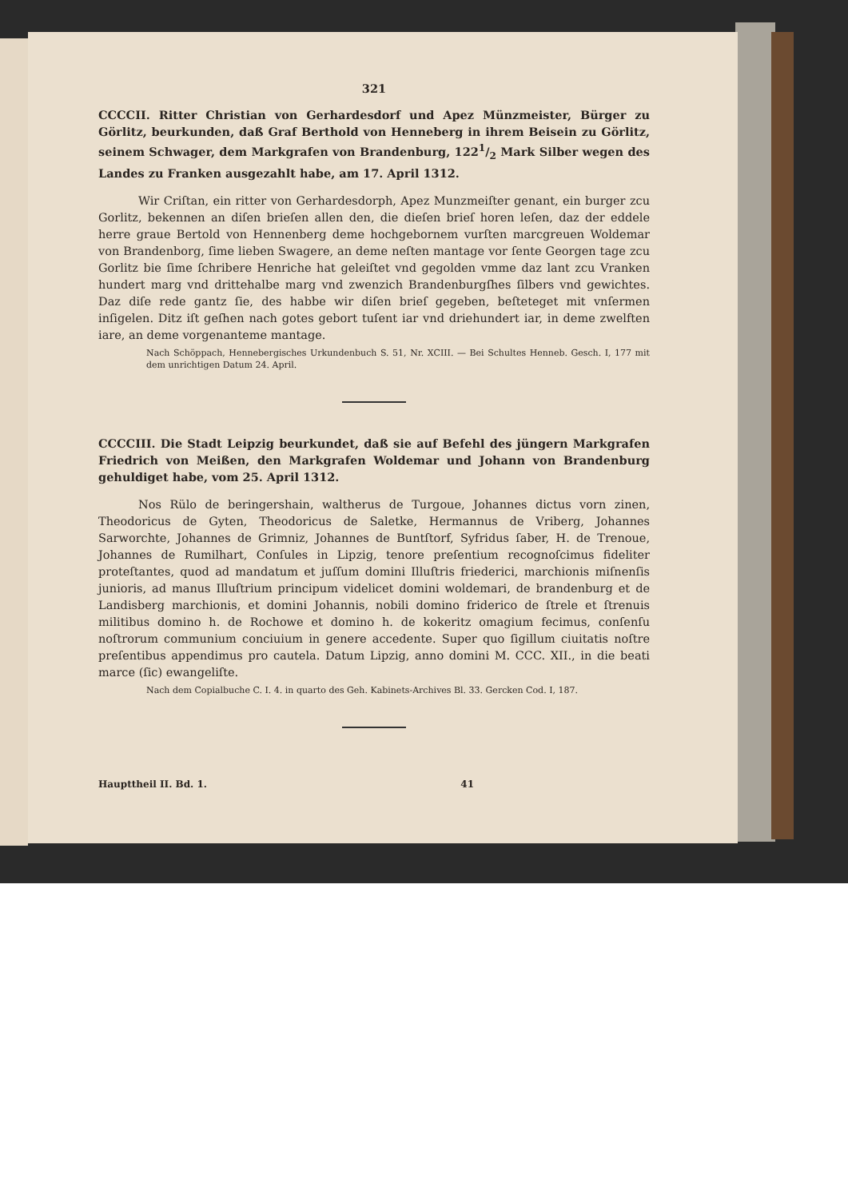321
CCCCII. Ritter Christian von Gerhardesdorf und Apez Münzmeister, Bürger zu Görlitz, beurkunden, daß Graf Berthold von Henneberg in ihrem Beisein zu Görlitz, seinem Schwager, dem Markgrafen von Brandenburg, 1221/2 Mark Silber wegen des Landes zu Franken ausgezahlt habe, am 17. April 1312.
Wir Criſtan, ein ritter von Gerhardesdorph, Apez Munzmeiſter genant, ein burger zcu Gorlitz, bekennen an diſen brieſen allen den, die dieſen brieſ horen leſen, daz der eddele herre graue Bertold von Hennenberg deme hochgebornem vurſten marcgreuen Woldemar von Brandenborg, ſime lieben Swagere, an deme neſten mantage vor ſente Georgen tage zcu Gorlitz bie ſime ſchribere Henriche hat geleiſtet vnd gegolden vmme daz lant zcu Vranken hundert marg vnd drittehalbe marg vnd zwenzich Brandenburgſhes ſilbers vnd gewichtes. Daz diſe rede gantz ſie, des habbe wir diſen brieſ gegeben, beſteteget mit vnſermen inſigelen. Ditz iſt geſhen nach gotes gebort tuſent iar vnd driehundert iar, in deme zwelften iare, an deme vorgenanteme mantage.
Nach Schöppach, Hennebergisches Urkundenbuch S. 51, Nr. XCIII. — Bei Schultes Henneb. Gesch. I, 177 mit dem unrichtigen Datum 24. April.
CCCCIII. Die Stadt Leipzig beurkundet, daß sie auf Befehl des jüngern Markgrafen Friedrich von Meißen, den Markgrafen Woldemar und Johann von Brandenburg gehuldiget habe, vom 25. April 1312.
Nos Rülo de beringershain, waltherus de Turgoue, Johannes dictus vorn zinen, Theodoricus de Gyten, Theodoricus de Saletke, Hermannus de Vriberg, Johannes Sarworchte, Johannes de Grimniz, Johannes de Buntſtorf, Syfridus ſaber, H. de Trenoue, Johannes de Rumilhart, Conſules in Lipzig, tenore preſentium recognoſcimus fideliter proteſtantes, quod ad mandatum et juſſum domini Illuſtris friederici, marchionis miſnenſis junioris, ad manus Illuſtrium principum videlicet domini woldemari, de brandenburg et de Landisberg marchionis, et domini Johannis, nobili domino friderico de ſtrele et ſtrenuis militibus domino h. de Rochowe et domino h. de kokeritz omagium fecimus, conſenſu noſtrorum communium conciuium in genere accedente. Super quo ſigillum ciuitatis noſtre preſentibus appendimus pro cautela. Datum Lipzig, anno domini M. CCC. XII., in die beati marce (ſic) ewangeliſte.
Nach dem Copialbuche C. I. 4. in quarto des Geh. Kabinets-Archives Bl. 33. Gercken Cod. I, 187.
Haupttheil II. Bd. 1. 41